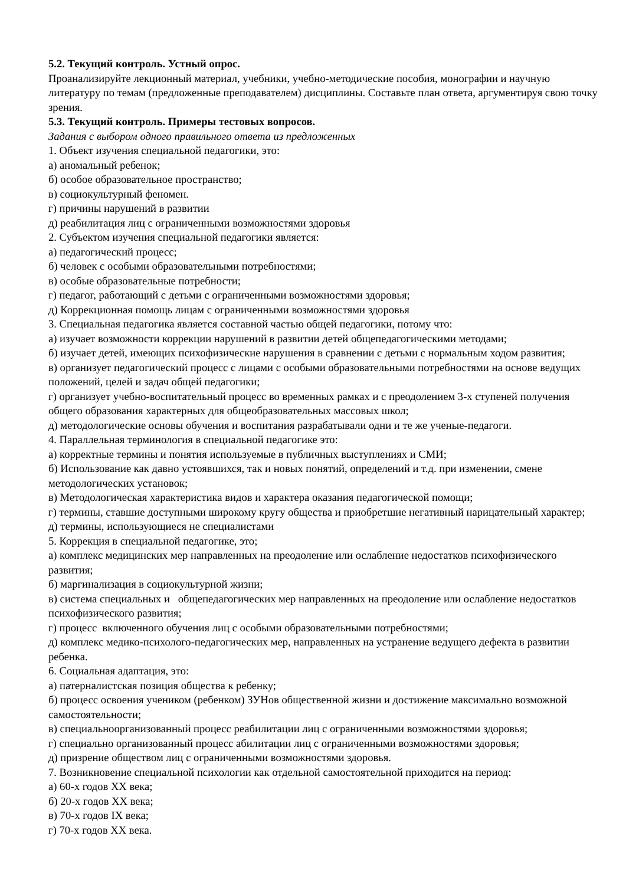5.2. Текущий контроль. Устный опрос.
Проанализируйте лекционный материал, учебники, учебно-методические пособия, монографии и научную литературу по темам (предложенные преподавателем) дисциплины. Составьте план ответа, аргументируя свою точку зрения.
5.3. Текущий контроль. Примеры тестовых вопросов.
Задания с выбором одного правильного ответа из предложенных
1. Объект изучения специальной педагогики, это:
а) аномальный ребенок;
б) особое образовательное пространство;
в) социокультурный феномен.
г) причины нарушений в развитии
д) реабилитация лиц с ограниченными возможностями здоровья
2. Субъектом изучения специальной педагогики является:
а) педагогический процесс;
б) человек с особыми образовательными потребностями;
в) особые образовательные потребности;
г) педагог, работающий с детьми с ограниченными возможностями здоровья;
д) Коррекционная помощь лицам с ограниченными возможностями здоровья
3. Специальная педагогика является составной частью общей педагогики, потому что:
а) изучает возможности коррекции нарушений в развитии детей общепедагогическими методами;
б) изучает детей, имеющих психофизические нарушения в сравнении с детьми с нормальным ходом развития;
в) организует педагогический процесс с лицами с особыми образовательными потребностями на основе ведущих положений, целей и задач общей педагогики;
г) организует учебно-воспитательный процесс во временных рамках и с преодолением 3-х ступеней получения общего образования характерных для общеобразовательных массовых школ;
д) методологические основы обучения и воспитания разрабатывали одни и те же ученые-педагоги.
4. Параллельная терминология в специальной педагогике это:
а) корректные термины и понятия используемые в публичных выступлениях и СМИ;
б) Использование как давно устоявшихся, так и новых понятий, определений и т.д. при изменении, смене методологических установок;
в) Методологическая характеристика видов и характера оказания педагогической помощи;
г) термины, ставшие доступными широкому кругу общества и приобретшие негативный нарицательный характер;
д) термины, использующиеся не специалистами
5. Коррекция в специальной педагогике, это;
а) комплекс медицинских мер направленных на преодоление или ослабление недостатков психофизического развития;
б) маргинализация в социокультурной жизни;
в) система специальных и общепедагогических мер направленных на преодоление или ослабление недостатков психофизического развития;
г) процесс включенного обучения лиц с особыми образовательными потребностями;
д) комплекс медико-психолого-педагогических мер, направленных на устранение ведущего дефекта в развитии ребенка.
6. Социальная адаптация, это:
а) патерналистская позиция общества к ребенку;
б) процесс освоения учеником (ребенком) ЗУНов общественной жизни и достижение максимально возможной самостоятельности;
в) специальноорганизованный процесс реабилитации лиц с ограниченными возможностями здоровья;
г) специально организованный процесс абилитации лиц с ограниченными возможностями здоровья;
д) призрение обществом лиц с ограниченными возможностями здоровья.
7. Возникновение специальной психологии как отдельной самостоятельной приходится на период:
а) 60-х годов XX века;
б) 20-х годов XX века;
в) 70-х годов IX века;
г) 70-х годов XX века.